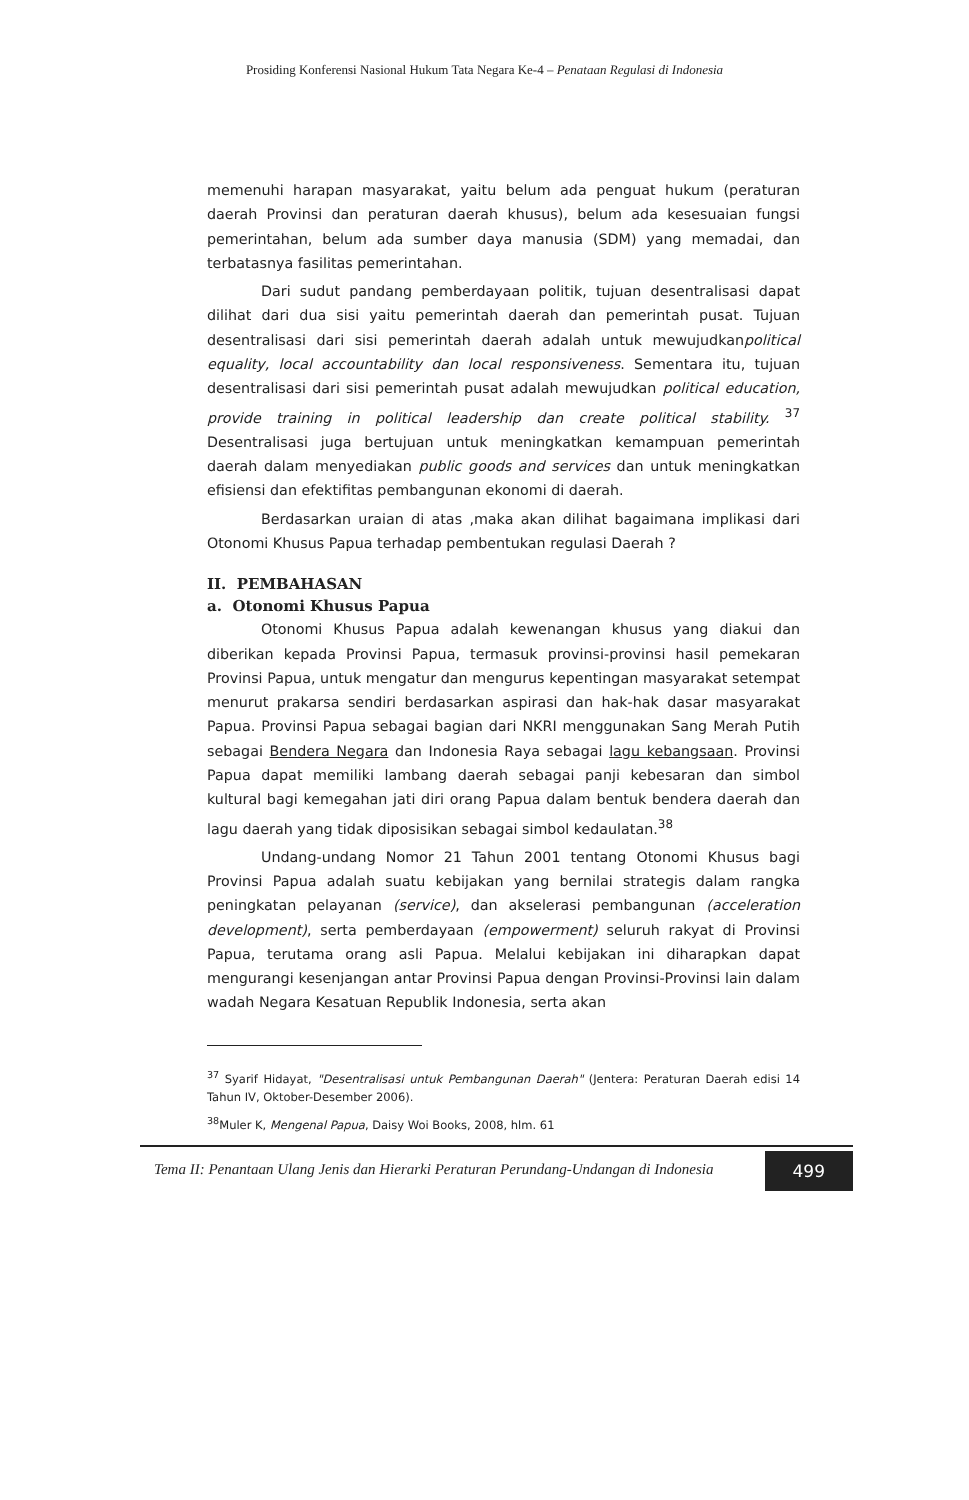Prosiding Konferensi Nasional Hukum Tata Negara Ke-4 – Penataan Regulasi di Indonesia
memenuhi harapan masyarakat, yaitu belum ada penguat hukum (peraturan daerah Provinsi dan peraturan daerah khusus), belum ada kesesuaian fungsi pemerintahan, belum ada sumber daya manusia (SDM) yang memadai, dan terbatasnya fasilitas pemerintahan.
Dari sudut pandang pemberdayaan politik, tujuan desentralisasi dapat dilihat dari dua sisi yaitu pemerintah daerah dan pemerintah pusat. Tujuan desentralisasi dari sisi pemerintah daerah adalah untuk mewujudkanpolitical equality, local accountability dan local responsiveness. Sementara itu, tujuan desentralisasi dari sisi pemerintah pusat adalah mewujudkan political education, provide training in political leadership dan create political stability. <sup>37</sup> Desentralisasi juga bertujuan untuk meningkatkan kemampuan pemerintah daerah dalam menyediakan public goods and services dan untuk meningkatkan efisiensi dan efektifitas pembangunan ekonomi di daerah.
Berdasarkan uraian di atas ,maka akan dilihat bagaimana implikasi dari Otonomi Khusus Papua terhadap pembentukan regulasi Daerah ?
II. PEMBAHASAN
a. Otonomi Khusus Papua
Otonomi Khusus Papua adalah kewenangan khusus yang diakui dan diberikan kepada Provinsi Papua, termasuk provinsi-provinsi hasil pemekaran Provinsi Papua, untuk mengatur dan mengurus kepentingan masyarakat setempat menurut prakarsa sendiri berdasarkan aspirasi dan hak-hak dasar masyarakat Papua. Provinsi Papua sebagai bagian dari NKRI menggunakan Sang Merah Putih sebagai Bendera Negara dan Indonesia Raya sebagai lagu kebangsaan. Provinsi Papua dapat memiliki lambang daerah sebagai panji kebesaran dan simbol kultural bagi kemegahan jati diri orang Papua dalam bentuk bendera daerah dan lagu daerah yang tidak diposisikan sebagai simbol kedaulatan.<sup>38</sup>
Undang-undang Nomor 21 Tahun 2001 tentang Otonomi Khusus bagi Provinsi Papua adalah suatu kebijakan yang bernilai strategis dalam rangka peningkatan pelayanan (service), dan akselerasi pembangunan (acceleration development), serta pemberdayaan (empowerment) seluruh rakyat di Provinsi Papua, terutama orang asli Papua. Melalui kebijakan ini diharapkan dapat mengurangi kesenjangan antar Provinsi Papua dengan Provinsi-Provinsi lain dalam wadah Negara Kesatuan Republik Indonesia, serta akan
<sup>37</sup> Syarif Hidayat, "Desentralisasi untuk Pembangunan Daerah" (Jentera: Peraturan Daerah edisi 14 Tahun IV, Oktober-Desember 2006).
<sup>38</sup> Muler K, Mengenal Papua, Daisy Woi Books, 2008, hlm. 61
Tema II: Penantaan Ulang Jenis dan Hierarki Peraturan Perundang-Undangan di Indonesia
499